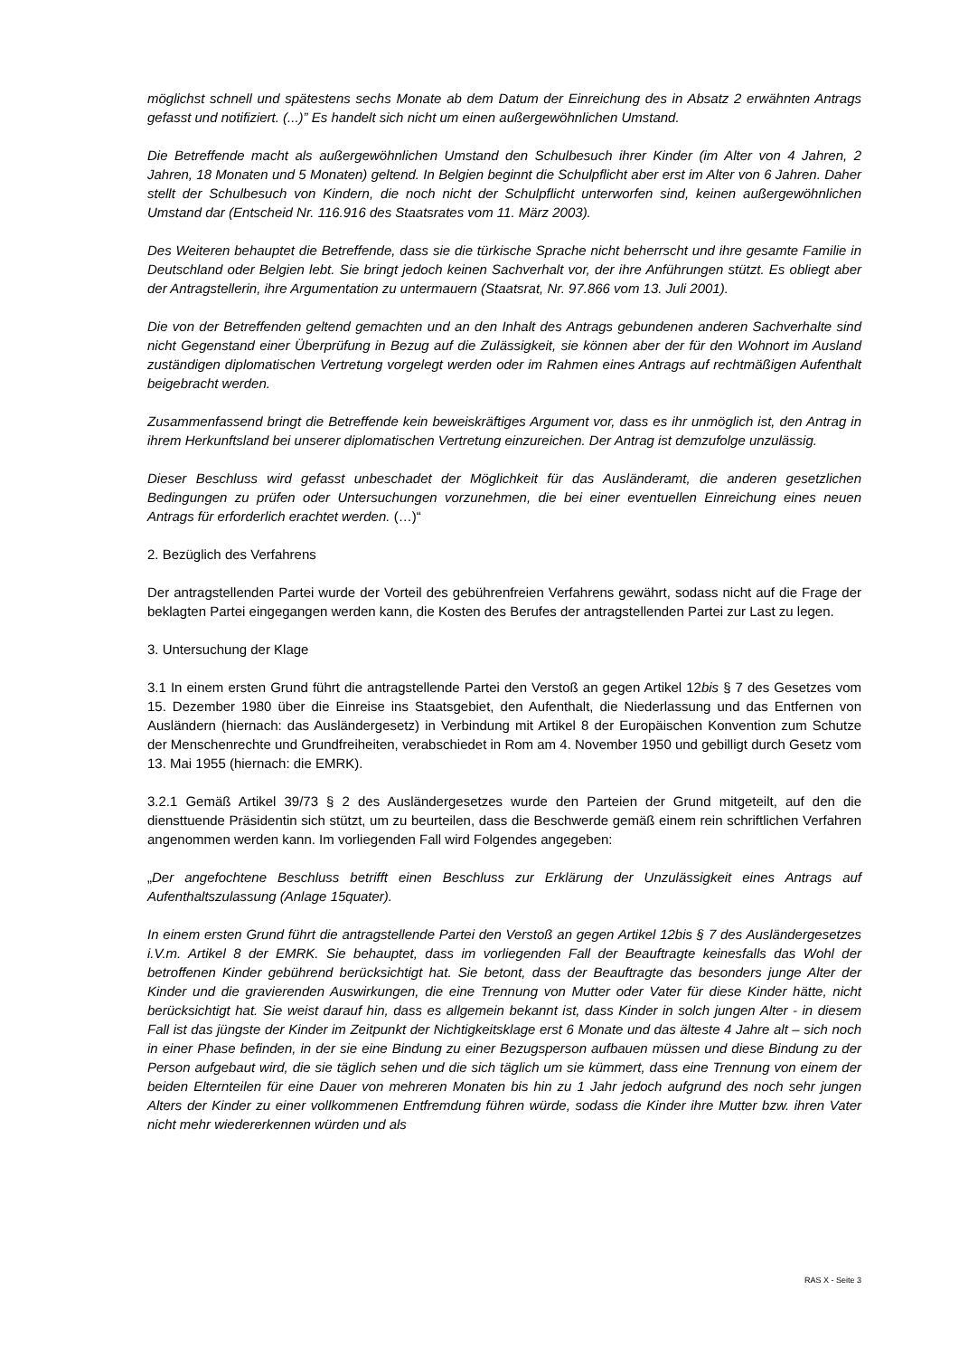möglichst schnell und spätestens sechs Monate ab dem Datum der Einreichung des in Absatz 2 erwähnten Antrags gefasst und notifiziert. (...)” Es handelt sich nicht um einen außergewöhnlichen Umstand.
Die Betreffende macht als außergewöhnlichen Umstand den Schulbesuch ihrer Kinder (im Alter von 4 Jahren, 2 Jahren, 18 Monaten und 5 Monaten) geltend. In Belgien beginnt die Schulpflicht aber erst im Alter von 6 Jahren. Daher stellt der Schulbesuch von Kindern, die noch nicht der Schulpflicht unterworfen sind, keinen außergewöhnlichen Umstand dar (Entscheid Nr. 116.916 des Staatsrates vom 11. März 2003).
Des Weiteren behauptet die Betreffende, dass sie die türkische Sprache nicht beherrscht und ihre gesamte Familie in Deutschland oder Belgien lebt. Sie bringt jedoch keinen Sachverhalt vor, der ihre Anführungen stützt. Es obliegt aber der Antragstellerin, ihre Argumentation zu untermauern (Staatsrat, Nr. 97.866 vom 13. Juli 2001).
Die von der Betreffenden geltend gemachten und an den Inhalt des Antrags gebundenen anderen Sachverhalte sind nicht Gegenstand einer Überprüfung in Bezug auf die Zulässigkeit, sie können aber der für den Wohnort im Ausland zuständigen diplomatischen Vertretung vorgelegt werden oder im Rahmen eines Antrags auf rechtmäßigen Aufenthalt beigebracht werden.
Zusammenfassend bringt die Betreffende kein beweiskräftiges Argument vor, dass es ihr unmöglich ist, den Antrag in ihrem Herkunftsland bei unserer diplomatischen Vertretung einzureichen. Der Antrag ist demzufolge unzulässig.
Dieser Beschluss wird gefasst unbeschadet der Möglichkeit für das Ausländeramt, die anderen gesetzlichen Bedingungen zu prüfen oder Untersuchungen vorzunehmen, die bei einer eventuellen Einreichung eines neuen Antrags für erforderlich erachtet werden. (…)“
2. Bezüglich des Verfahrens
Der antragstellenden Partei wurde der Vorteil des gebührenfreien Verfahrens gewährt, sodass nicht auf die Frage der beklagten Partei eingegangen werden kann, die Kosten des Berufes der antragstellenden Partei zur Last zu legen.
3. Untersuchung der Klage
3.1 In einem ersten Grund führt die antragstellende Partei den Verstoß an gegen Artikel 12bis § 7 des Gesetzes vom 15. Dezember 1980 über die Einreise ins Staatsgebiet, den Aufenthalt, die Niederlassung und das Entfernen von Ausländern (hiernach: das Ausländergesetz) in Verbindung mit Artikel 8 der Europäischen Konvention zum Schutze der Menschenrechte und Grundfreiheiten, verabschiedet in Rom am 4. November 1950 und gebilligt durch Gesetz vom 13. Mai 1955 (hiernach: die EMRK).
3.2.1 Gemäß Artikel 39/73 § 2 des Ausländergesetzes wurde den Parteien der Grund mitgeteilt, auf den die diensttuende Präsidentin sich stützt, um zu beurteilen, dass die Beschwerde gemäß einem rein schriftlichen Verfahren angenommen werden kann. Im vorliegenden Fall wird Folgendes angegeben:
„Der angefochtene Beschluss betrifft einen Beschluss zur Erklärung der Unzulässigkeit eines Antrags auf Aufenthaltszulassung (Anlage 15quater).
In einem ersten Grund führt die antragstellende Partei den Verstoß an gegen Artikel 12bis § 7 des Ausländergesetzes i.V.m. Artikel 8 der EMRK. Sie behauptet, dass im vorliegenden Fall der Beauftragte keinesfalls das Wohl der betroffenen Kinder gebührend berücksichtigt hat. Sie betont, dass der Beauftragte das besonders junge Alter der Kinder und die gravierenden Auswirkungen, die eine Trennung von Mutter oder Vater für diese Kinder hätte, nicht berücksichtigt hat. Sie weist darauf hin, dass es allgemein bekannt ist, dass Kinder in solch jungen Alter - in diesem Fall ist das jüngste der Kinder im Zeitpunkt der Nichtigkeitsklage erst 6 Monate und das älteste 4 Jahre alt – sich noch in einer Phase befinden, in der sie eine Bindung zu einer Bezugsperson aufbauen müssen und diese Bindung zu der Person aufgebaut wird, die sie täglich sehen und die sich täglich um sie kümmert, dass eine Trennung von einem der beiden Elternteilen für eine Dauer von mehreren Monaten bis hin zu 1 Jahr jedoch aufgrund des noch sehr jungen Alters der Kinder zu einer vollkommenen Entfremdung führen würde, sodass die Kinder ihre Mutter bzw. ihren Vater nicht mehr wiedererkennen würden und als
RAS X - Seite 3